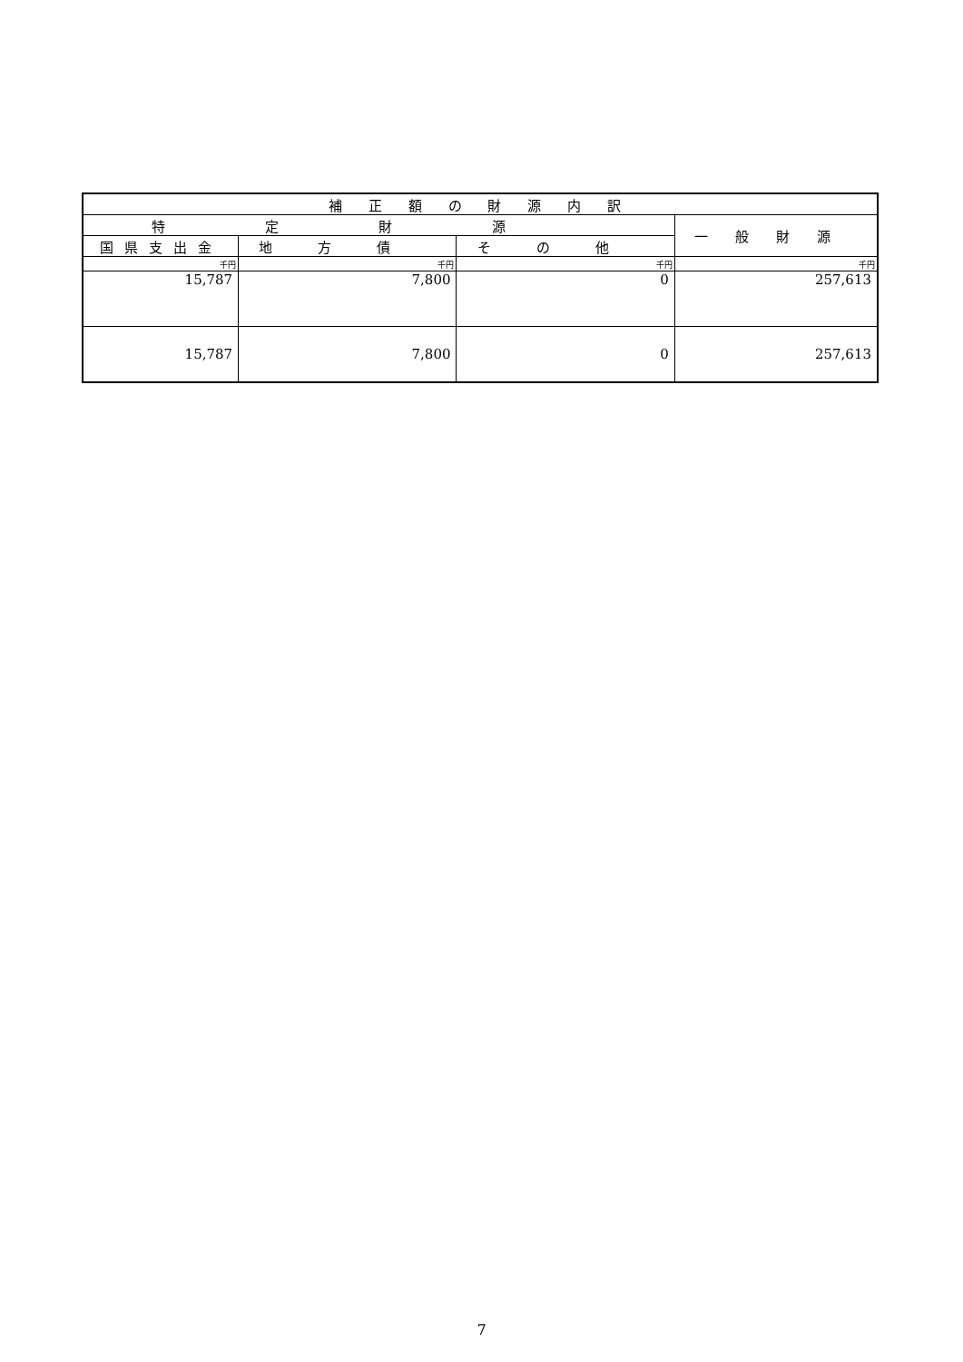| 補 正 額 の 財 源 内 訳 | | | |
| --- | --- | --- | --- |
| 特定財源 | | | 一般財源 |
| 国県支出金 | 地方債 | その他 | |
| 千円 | 千円 | 千円 | 千円 |
| 15,787 | 7,800 | 0 | 257,613 |
| 15,787 | 7,800 | 0 | 257,613 |
7